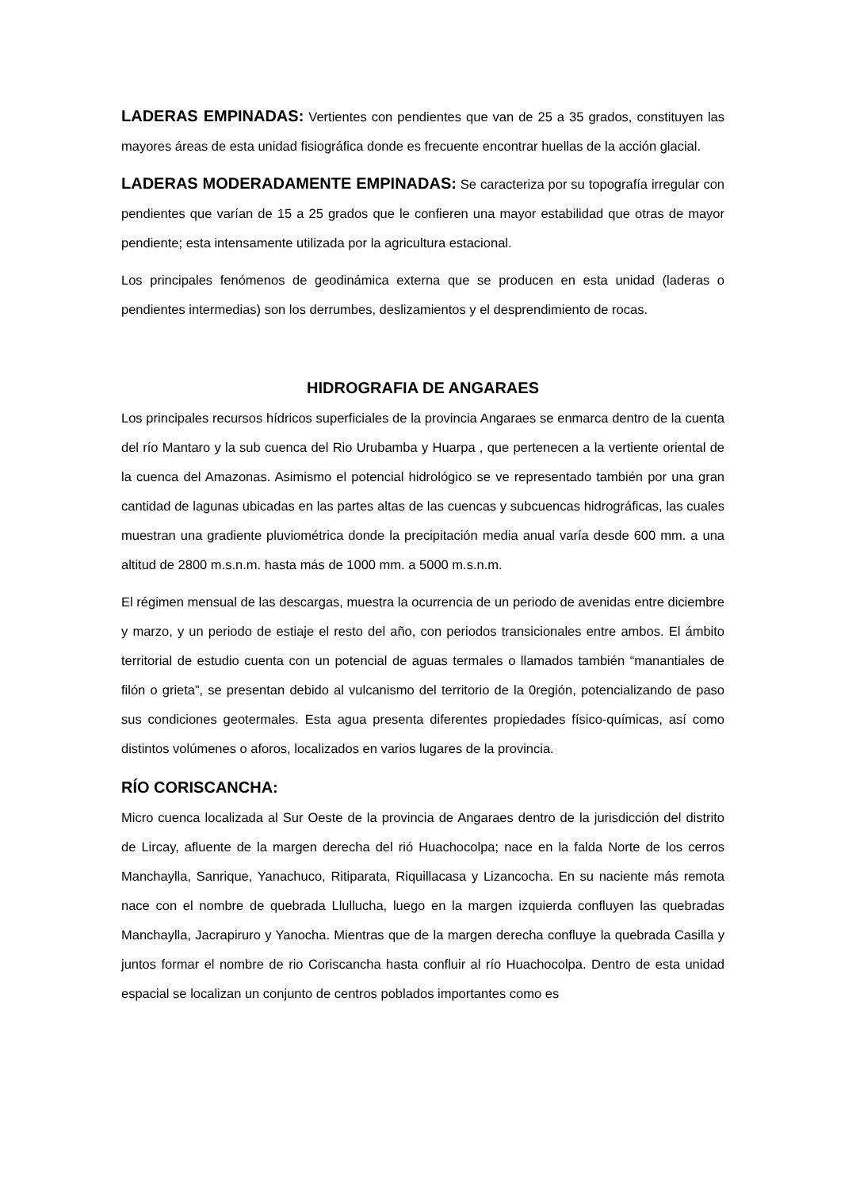LADERAS EMPINADAS: Vertientes con pendientes que van de 25 a 35 grados, constituyen las mayores áreas de esta unidad fisiográfica donde es frecuente encontrar huellas de la acción glacial.
LADERAS MODERADAMENTE EMPINADAS: Se caracteriza por su topografía irregular con pendientes que varían de 15 a 25 grados que le confieren una mayor estabilidad que otras de mayor pendiente; esta intensamente utilizada por la agricultura estacional.
Los principales fenómenos de geodinámica externa que se producen en esta unidad (laderas o pendientes intermedias) son los derrumbes, deslizamientos y el desprendimiento de rocas.
HIDROGRAFIA DE ANGARAES
Los principales recursos hídricos superficiales de la provincia Angaraes se enmarca dentro de la cuenta del río Mantaro y la sub cuenca del Rio Urubamba y Huarpa , que pertenecen a la vertiente oriental de la cuenca del Amazonas. Asimismo el potencial hidrológico se ve representado también por una gran cantidad de lagunas ubicadas en las partes altas de las cuencas y subcuencas hidrográficas, las cuales muestran una gradiente pluviométrica donde la precipitación media anual varía desde 600 mm. a una altitud de 2800 m.s.n.m. hasta más de 1000 mm. a 5000 m.s.n.m.
El régimen mensual de las descargas, muestra la ocurrencia de un periodo de avenidas entre diciembre y marzo, y un periodo de estiaje el resto del año, con periodos transicionales entre ambos. El ámbito territorial de estudio cuenta con un potencial de aguas termales o llamados también “manantiales de filón o grieta”, se presentan debido al vulcanismo del territorio de la 0región, potencializando de paso sus condiciones geotermales. Esta agua presenta diferentes propiedades físico-químicas, así como distintos volúmenes o aforos, localizados en varios lugares de la provincia.
RÍO CORISCANCHA:
Micro cuenca localizada al Sur Oeste de la provincia de Angaraes dentro de la jurisdicción del distrito de Lircay, afluente de la margen derecha del rió Huachocolpa; nace en la falda Norte de los cerros Manchaylla, Sanrique, Yanachuco, Ritiparata, Riquillacasa y Lizancocha. En su naciente más remota nace con el nombre de quebrada Llullucha, luego en la margen izquierda confluyen las quebradas Manchaylla, Jacrapiruro y Yanocha. Mientras que de la margen derecha confluye la quebrada Casilla y juntos formar el nombre de rio Coriscancha hasta confluir al río Huachocolpa. Dentro de esta unidad espacial se localizan un conjunto de centros poblados importantes como es